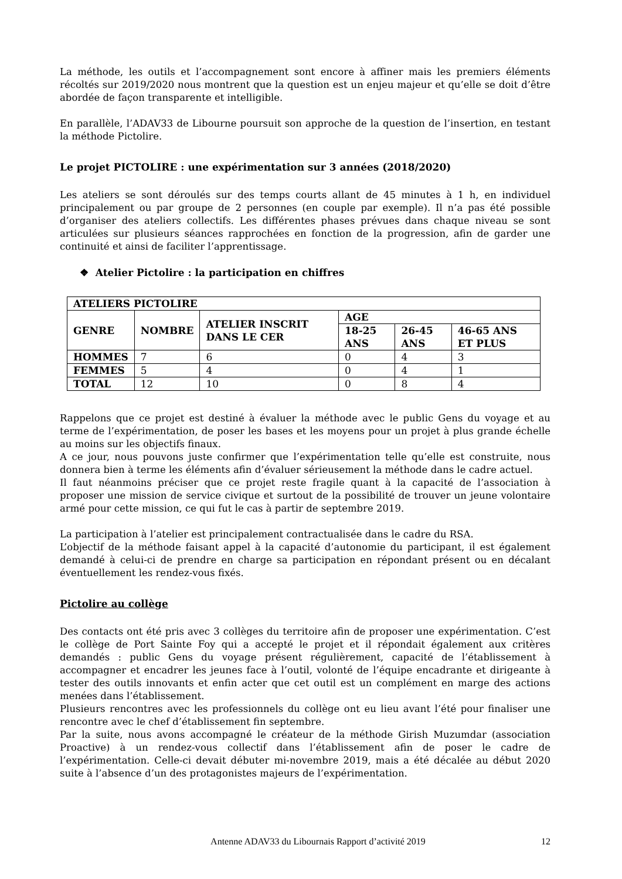La méthode, les outils et l’accompagnement sont encore à affiner mais les premiers éléments récoltés sur 2019/2020 nous montrent que la question est un enjeu majeur et qu’elle se doit d’être abordée de façon transparente et intelligible.
En parallèle, l’ADAV33 de Libourne poursuit son approche de la question de l’insertion, en testant la méthode Pictolire.
Le projet PICTOLIRE : une expérimentation sur 3 années (2018/2020)
Les ateliers se sont déroulés sur des temps courts allant de 45 minutes à 1 h, en individuel principalement ou par groupe de 2 personnes (en couple par exemple). Il n’a pas été possible d’organiser des ateliers collectifs. Les différentes phases prévues dans chaque niveau se sont articulées sur plusieurs séances rapprochées en fonction de la progression, afin de garder une continuité et ainsi de faciliter l’apprentissage.
❖ Atelier Pictolire : la participation en chiffres
| ATELIERS PICTOLIRE | | | | | |
| --- | --- | --- | --- | --- | --- |
| GENRE | NOMBRE | ATELIER INSCRIT DANS LE CER | AGE | | |
| | | | 18-25 ANS | 26-45 ANS | 46-65 ANS ET PLUS |
| HOMMES | 7 | 6 | 0 | 4 | 3 |
| FEMMES | 5 | 4 | 0 | 4 | 1 |
| TOTAL | 12 | 10 | 0 | 8 | 4 |
Rappelons que ce projet est destiné à évaluer la méthode avec le public Gens du voyage et au terme de l’expérimentation, de poser les bases et les moyens pour un projet à plus grande échelle au moins sur les objectifs finaux.
A ce jour, nous pouvons juste confirmer que l’expérimentation telle qu’elle est construite, nous donnera bien à terme les éléments afin d’évaluer sérieusement la méthode dans le cadre actuel.
Il faut néanmoins préciser que ce projet reste fragile quant à la capacité de l’association à proposer une mission de service civique et surtout de la possibilité de trouver un jeune volontaire armé pour cette mission, ce qui fut le cas à partir de septembre 2019.
La participation à l’atelier est principalement contractualisée dans le cadre du RSA.
L’objectif de la méthode faisant appel à la capacité d’autonomie du participant, il est également demandé à celui-ci de prendre en charge sa participation en répondant présent ou en décalant éventuellement les rendez-vous fixés.
Pictolire au collège
Des contacts ont été pris avec 3 collèges du territoire afin de proposer une expérimentation. C’est le collège de Port Sainte Foy qui a accepté le projet et il répondait également aux critères demandés : public Gens du voyage présent régulièrement, capacité de l’établissement à accompagner et encadrer les jeunes face à l’outil, volonté de l’équipe encadrante et dirigeante à tester des outils innovants et enfin acter que cet outil est un complément en marge des actions menées dans l’établissement.
Plusieurs rencontres avec les professionnels du collège ont eu lieu avant l’été pour finaliser une rencontre avec le chef d’établissement fin septembre.
Par la suite, nous avons accompagné le créateur de la méthode Girish Muzumdar (association Proactive) à un rendez-vous collectif dans l’établissement afin de poser le cadre de l’expérimentation. Celle-ci devait débuter mi-novembre 2019, mais a été décalée au début 2020 suite à l’absence d’un des protagonistes majeurs de l’expérimentation.
12
Antenne ADAV33 du Libournais Rapport d’activité 2019